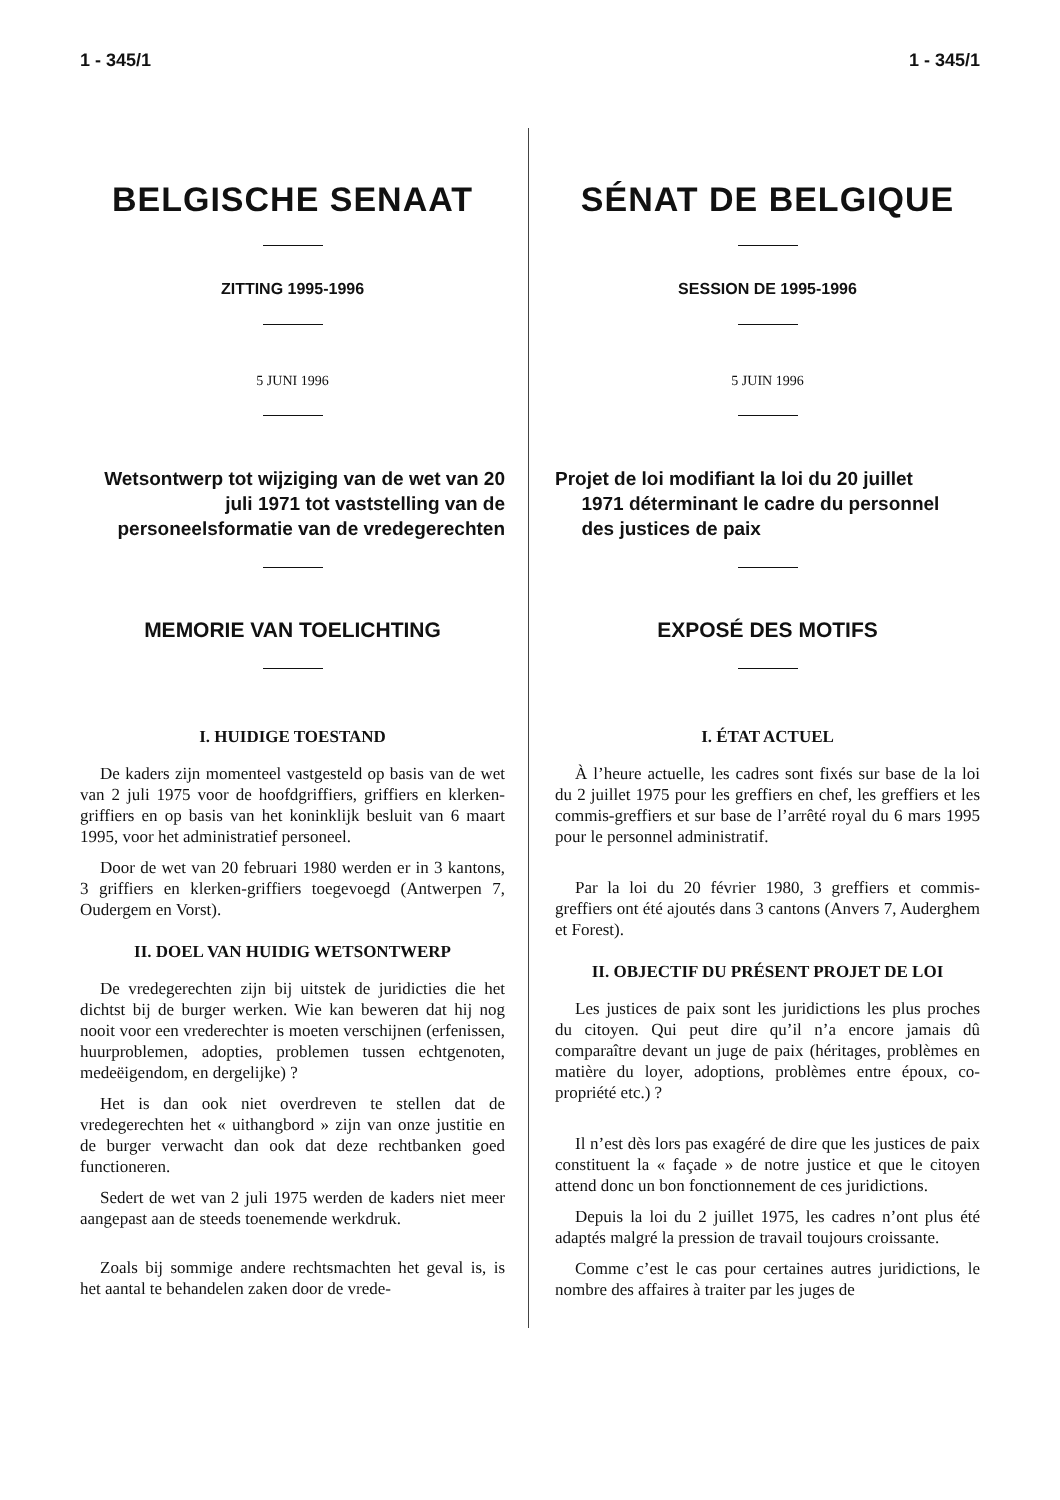1 - 345/1
BELGISCHE SENAAT
ZITTING 1995-1996
5 JUNI 1996
Wetsontwerp tot wijziging van de wet van 20 juli 1971 tot vaststelling van de personeelsformatie van de vredegerechten
MEMORIE VAN TOELICHTING
I. HUIDIGE TOESTAND
De kaders zijn momenteel vastgesteld op basis van de wet van 2 juli 1975 voor de hoofdgriffiers, griffiers en klerken-griffiers en op basis van het koninklijk besluit van 6 maart 1995, voor het administratief personeel.
Door de wet van 20 februari 1980 werden er in 3 kantons, 3 griffiers en klerken-griffiers toegevoegd (Antwerpen 7, Oudergem en Vorst).
II. DOEL VAN HUIDIG WETSONTWERP
De vredegerechten zijn bij uitstek de juridicties die het dichtst bij de burger werken. Wie kan beweren dat hij nog nooit voor een vrederechter is moeten verschijnen (erfenissen, huurproblemen, adopties, problemen tussen echtgenoten, medeëigendom, en dergelijke) ?
Het is dan ook niet overdreven te stellen dat de vredegerechten het « uithangbord » zijn van onze justitie en de burger verwacht dan ook dat deze rechtbanken goed functioneren.
Sedert de wet van 2 juli 1975 werden de kaders niet meer aangepast aan de steeds toenemende werkdruk.
Zoals bij sommige andere rechtsmachten het geval is, is het aantal te behandelen zaken door de vrede-
1 - 345/1
SÉNAT DE BELGIQUE
SESSION DE 1995-1996
5 JUIN 1996
Projet de loi modifiant la loi du 20 juillet
1971 déterminant le cadre du personnel
des justices de paix
EXPOSÉ DES MOTIFS
I. ÉTAT ACTUEL
À l’heure actuelle, les cadres sont fixés sur base de la loi du 2 juillet 1975 pour les greffiers en chef, les greffiers et les commis-greffiers et sur base de l’arrêté royal du 6 mars 1995 pour le personnel administratif.
Par la loi du 20 février 1980, 3 greffiers et commis-greffiers ont été ajoutés dans 3 cantons (Anvers 7, Auderghem et Forest).
II. OBJECTIF DU PRÉSENT PROJET DE LOI
Les justices de paix sont les juridictions les plus proches du citoyen. Qui peut dire qu’il n’a encore jamais dû comparaître devant un juge de paix (héritages, problèmes en matière du loyer, adoptions, problèmes entre époux, co-propriété etc.) ?
Il n’est dès lors pas exagéré de dire que les justices de paix constituent la « façade » de notre justice et que le citoyen attend donc un bon fonctionnement de ces juridictions.
Depuis la loi du 2 juillet 1975, les cadres n’ont plus été adaptés malgré la pression de travail toujours croissante.
Comme c’est le cas pour certaines autres juridictions, le nombre des affaires à traiter par les juges de